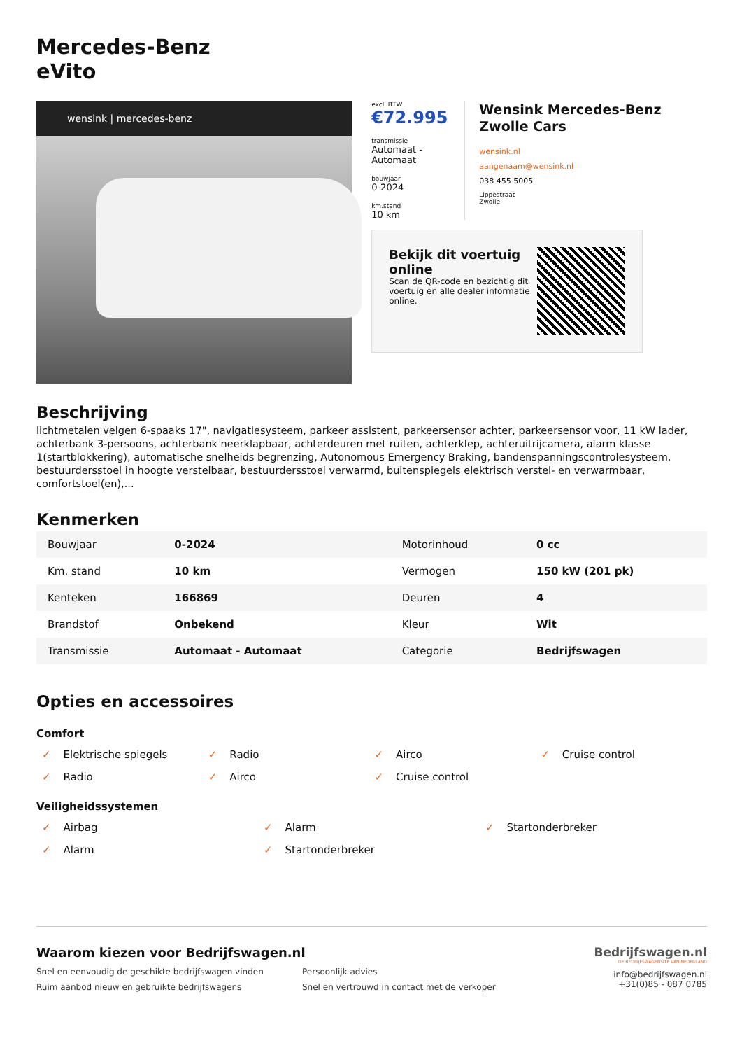Mercedes-Benz
eVito
wensink | mercedes-benz
excl. BTW
€72.995
transmissie
Automaat - Automaat
bouwjaar
0-2024
km.stand
10 km
Wensink Mercedes-Benz Zwolle Cars
wensink.nl
aangenaam@wensink.nl
038 455 5005
Lippestraat
Zwolle
Bekijk dit voertuig online
Scan de QR-code en bezichtig dit voertuig en alle dealer informatie online.
Beschrijving
lichtmetalen velgen 6-spaaks 17", navigatiesysteem, parkeer assistent, parkeersensor achter, parkeersensor voor, 11 kW lader, achterbank 3-persoons, achterbank neerklapbaar, achterdeuren met ruiten, achterklep, achteruitrijcamera, alarm klasse 1(startblokkering), automatische snelheids begrenzing, Autonomous Emergency Braking, bandenspanningscontrolesysteem, bestuurdersstoel in hoogte verstelbaar, bestuurdersstoel verwarmd, buitenspiegels elektrisch verstel- en verwarmbaar, comfortstoel(en),...
Kenmerken
| Bouwjaar | 0-2024 | Motorinhoud | 0 cc |
| Km. stand | 10 km | Vermogen | 150 kW (201 pk) |
| Kenteken | 166869 | Deuren | 4 |
| Brandstof | Onbekend | Kleur | Wit |
| Transmissie | Automaat - Automaat | Categorie | Bedrijfswagen |
Opties en accessoires
Comfort
✓ Elektrische spiegels ✓ Radio ✓ Airco ✓ Cruise control ✓ Radio ✓ Airco ✓ Cruise control
Veiligheidssystemen
✓ Airbag ✓ Alarm ✓ Startonderbreker ✓ Alarm ✓ Startonderbreker
Waarom kiezen voor Bedrijfswagen.nl
Snel en eenvoudig de geschikte bedrijfswagen vinden Persoonlijk advies Ruim aanbod nieuw en gebruikte bedrijfswagens Snel en vertrouwd in contact met de verkoper
Bedrijfswagen.nl
DE BEDRIJFSWAGENSITE VAN NEDERLAND
info@bedrijfswagen.nl
+31(0)85 - 087 0785